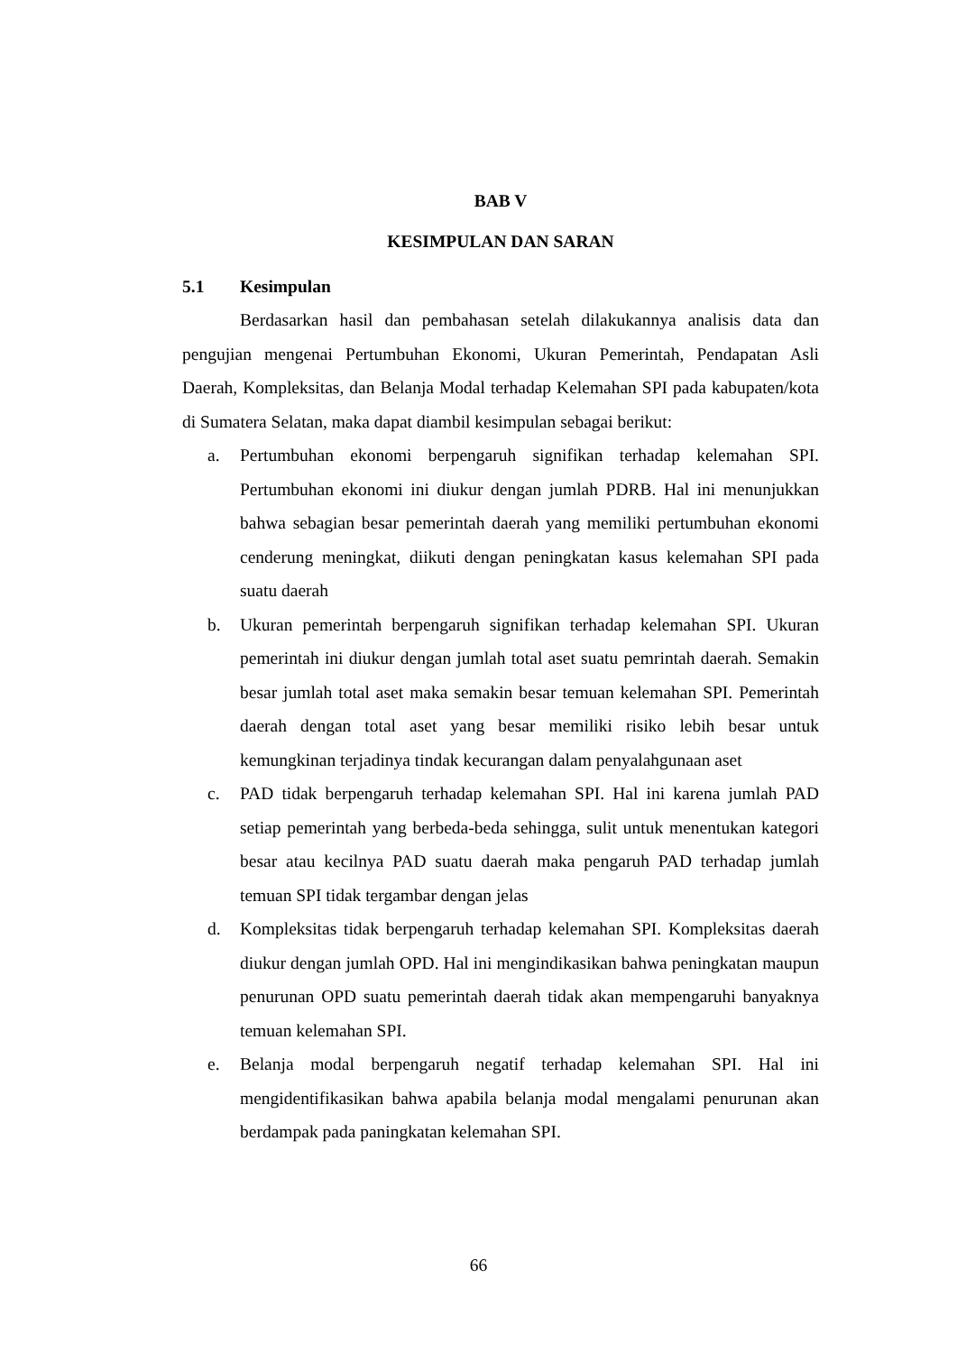BAB V
KESIMPULAN DAN SARAN
5.1 Kesimpulan
Berdasarkan hasil dan pembahasan setelah dilakukannya analisis data dan pengujian mengenai Pertumbuhan Ekonomi, Ukuran Pemerintah, Pendapatan Asli Daerah, Kompleksitas, dan Belanja Modal terhadap Kelemahan SPI pada kabupaten/kota di Sumatera Selatan, maka dapat diambil kesimpulan sebagai berikut:
a. Pertumbuhan ekonomi berpengaruh signifikan terhadap kelemahan SPI. Pertumbuhan ekonomi ini diukur dengan jumlah PDRB. Hal ini menunjukkan bahwa sebagian besar pemerintah daerah yang memiliki pertumbuhan ekonomi cenderung meningkat, diikuti dengan peningkatan kasus kelemahan SPI pada suatu daerah
b. Ukuran pemerintah berpengaruh signifikan terhadap kelemahan SPI. Ukuran pemerintah ini diukur dengan jumlah total aset suatu pemrintah daerah. Semakin besar jumlah total aset maka semakin besar temuan kelemahan SPI. Pemerintah daerah dengan total aset yang besar memiliki risiko lebih besar untuk kemungkinan terjadinya tindak kecurangan dalam penyalahgunaan aset
c. PAD tidak berpengaruh terhadap kelemahan SPI. Hal ini karena jumlah PAD setiap pemerintah yang berbeda-beda sehingga, sulit untuk menentukan kategori besar atau kecilnya PAD suatu daerah maka pengaruh PAD terhadap jumlah temuan SPI tidak tergambar dengan jelas
d. Kompleksitas tidak berpengaruh terhadap kelemahan SPI. Kompleksitas daerah diukur dengan jumlah OPD. Hal ini mengindikasikan bahwa peningkatan maupun penurunan OPD suatu pemerintah daerah tidak akan mempengaruhi banyaknya temuan kelemahan SPI.
e. Belanja modal berpengaruh negatif terhadap kelemahan SPI. Hal ini mengidentifikasikan bahwa apabila belanja modal mengalami penurunan akan berdampak pada paningkatan kelemahan SPI.
66